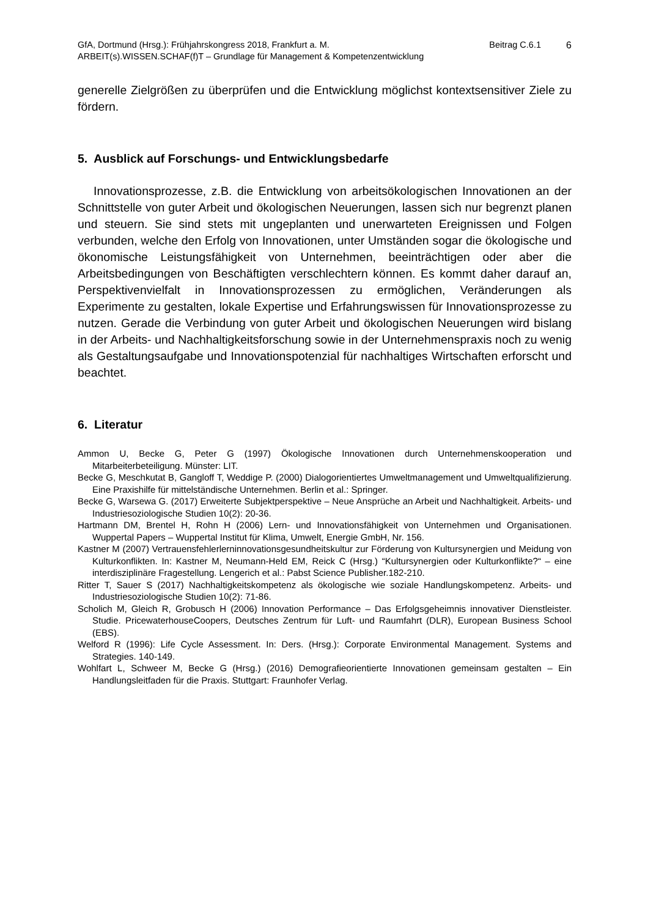GfA, Dortmund (Hrsg.): Frühjahrskongress 2018, Frankfurt a. M.
ARBEIT(s).WISSEN.SCHAF(f)T – Grundlage für Management & Kompetenzentwicklung
Beitrag C.6.1 6
generelle Zielgrößen zu überprüfen und die Entwicklung möglichst kontextsensitiver Ziele zu fördern.
5. Ausblick auf Forschungs- und Entwicklungsbedarfe
Innovationsprozesse, z.B. die Entwicklung von arbeitsökologischen Innovationen an der Schnittstelle von guter Arbeit und ökologischen Neuerungen, lassen sich nur begrenzt planen und steuern. Sie sind stets mit ungeplanten und unerwarteten Ereignissen und Folgen verbunden, welche den Erfolg von Innovationen, unter Umständen sogar die ökologische und ökonomische Leistungsfähigkeit von Unternehmen, beeinträchtigen oder aber die Arbeitsbedingungen von Beschäftigten verschlechtern können. Es kommt daher darauf an, Perspektivenvielfalt in Innovationsprozessen zu ermöglichen, Veränderungen als Experimente zu gestalten, lokale Expertise und Erfahrungswissen für Innovationsprozesse zu nutzen. Gerade die Verbindung von guter Arbeit und ökologischen Neuerungen wird bislang in der Arbeits- und Nachhaltigkeitsforschung sowie in der Unternehmenspraxis noch zu wenig als Gestaltungsaufgabe und Innovationspotenzial für nachhaltiges Wirtschaften erforscht und beachtet.
6. Literatur
Ammon U, Becke G, Peter G (1997) Ökologische Innovationen durch Unternehmenskooperation und Mitarbeiterbeteiligung. Münster: LIT.
Becke G, Meschkutat B, Gangloff T, Weddige P. (2000) Dialogorientiertes Umweltmanagement und Umweltqualifizierung. Eine Praxishilfe für mittelständische Unternehmen. Berlin et al.: Springer.
Becke G, Warsewa G. (2017) Erweiterte Subjektperspektive – Neue Ansprüche an Arbeit und Nachhaltigkeit. Arbeits- und Industriesoziologische Studien 10(2): 20-36.
Hartmann DM, Brentel H, Rohn H (2006) Lern- und Innovationsfähigkeit von Unternehmen und Organisationen. Wuppertal Papers – Wuppertal Institut für Klima, Umwelt, Energie GmbH, Nr. 156.
Kastner M (2007) Vertrauensfehlerlerninnovationsgesundheitskultur zur Förderung von Kultursynergien und Meidung von Kulturkonflikten. In: Kastner M, Neumann-Held EM, Reick C (Hrsg.) “Kultursynergien oder Kulturkonflikte?“ – eine interdisziplinäre Fragestellung. Lengerich et al.: Pabst Science Publisher.182-210.
Ritter T, Sauer S (2017) Nachhaltigkeitskompetenz als ökologische wie soziale Handlungskompetenz. Arbeits- und Industriesoziologische Studien 10(2): 71-86.
Scholich M, Gleich R, Grobusch H (2006) Innovation Performance – Das Erfolgsgeheimnis innovativer Dienstleister. Studie. PricewaterhouseCoopers, Deutsches Zentrum für Luft- und Raumfahrt (DLR), European Business School (EBS).
Welford R (1996): Life Cycle Assessment. In: Ders. (Hrsg.): Corporate Environmental Management. Systems and Strategies. 140-149.
Wohlfart L, Schweer M, Becke G (Hrsg.) (2016) Demografieorientierte Innovationen gemeinsam gestalten – Ein Handlungsleitfaden für die Praxis. Stuttgart: Fraunhofer Verlag.